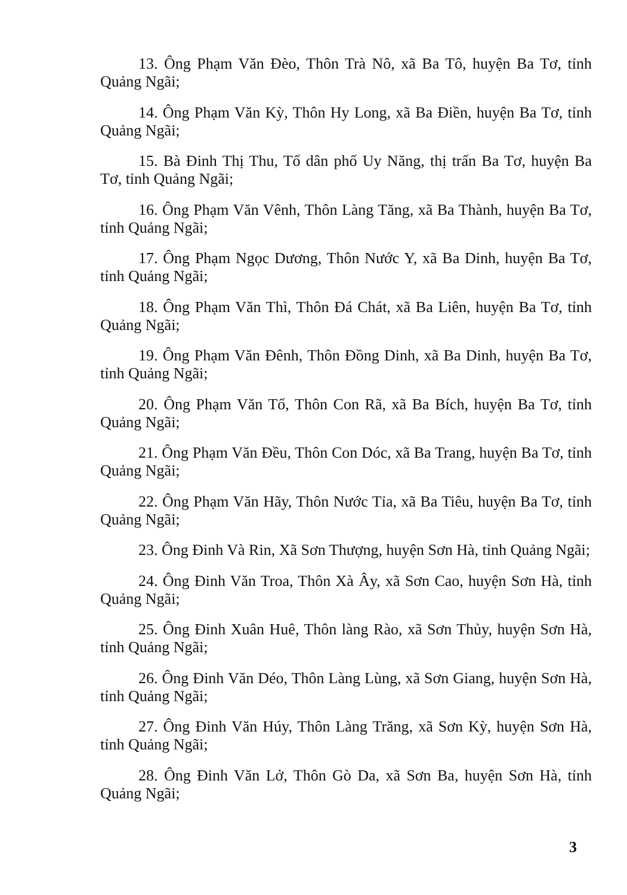13. Ông Phạm Văn Đèo, Thôn Trà Nô, xã Ba Tô, huyện Ba Tơ, tỉnh Quảng Ngãi;
14. Ông Phạm Văn Kỳ, Thôn Hy Long, xã Ba Điền, huyện Ba Tơ, tỉnh Quảng Ngãi;
15. Bà Đinh Thị Thu, Tổ dân phố Uy Năng, thị trấn Ba Tơ, huyện Ba Tơ, tỉnh Quảng Ngãi;
16. Ông Phạm Văn Vênh, Thôn Làng Tăng, xã Ba Thành, huyện Ba Tơ, tỉnh Quảng Ngãi;
17. Ông Phạm Ngọc Dương, Thôn Nước Y, xã Ba Dinh, huyện Ba Tơ, tỉnh Quảng Ngãi;
18. Ông Phạm Văn Thì, Thôn Đá Chát, xã Ba Liên, huyện Ba Tơ, tỉnh Quảng Ngãi;
19. Ông Phạm Văn Đênh, Thôn Đồng Dinh, xã Ba Dinh, huyện Ba Tơ, tỉnh Quảng Ngãi;
20. Ông Phạm Văn Tố, Thôn Con Rã, xã Ba Bích, huyện Ba Tơ, tỉnh Quảng Ngãi;
21. Ông Phạm Văn Đều, Thôn Con Dóc, xã Ba Trang, huyện Ba Tơ, tỉnh Quảng Ngãi;
22. Ông Phạm Văn Hãy, Thôn Nước Tỉa, xã Ba Tiêu, huyện Ba Tơ, tỉnh Quảng Ngãi;
23. Ông Đinh Và Rin, Xã Sơn Thượng, huyện Sơn Hà, tỉnh Quảng Ngãi;
24. Ông Đinh Văn Troa, Thôn Xà Ây, xã Sơn Cao, huyện Sơn Hà, tỉnh Quảng Ngãi;
25. Ông Đinh Xuân Huê, Thôn làng Rào, xã Sơn Thủy, huyện Sơn Hà, tỉnh Quảng Ngãi;
26. Ông Đinh Văn Déo, Thôn Làng Lùng, xã Sơn Giang, huyện Sơn Hà, tỉnh Quảng Ngãi;
27. Ông Đinh Văn Húy, Thôn Làng Trăng, xã Sơn Kỳ, huyện Sơn Hà, tỉnh Quảng Ngãi;
28. Ông Đinh Văn Lở, Thôn Gò Da, xã Sơn Ba, huyện Sơn Hà, tỉnh Quảng Ngãi;
3